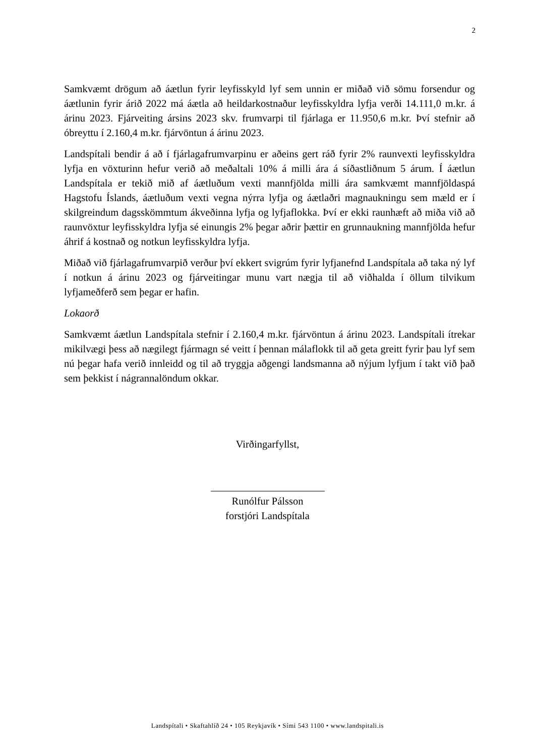2
Samkvæmt drögum að áætlun fyrir leyfisskyld lyf sem unnin er miðað við sömu forsendur og áætlunin fyrir árið 2022 má áætla að heildarkostnaður leyfisskyldra lyfja verði 14.111,0 m.kr. á árinu 2023. Fjárveiting ársins 2023 skv. frumvarpi til fjárlaga er 11.950,6 m.kr. Því stefnir að óbreyttu í 2.160,4 m.kr. fjárvöntun á árinu 2023.
Landspítali bendir á að í fjárlagafrumvarpinu er aðeins gert ráð fyrir 2% raunvexti leyfisskyldra lyfja en vöxturinn hefur verið að meðaltali 10% á milli ára á síðastliðnum 5 árum. Í áætlun Landspítala er tekið mið af áætluðum vexti mannfjölda milli ára samkvæmt mannfjöldaspá Hagstofu Íslands, áætluðum vexti vegna nýrra lyfja og áætlaðri magnaukningu sem mæld er í skilgreindum dagsskömmtum ákveðinna lyfja og lyfjaflokka. Því er ekki raunhæft að miða við að raunvöxtur leyfisskyldra lyfja sé einungis 2% þegar aðrir þættir en grunnaukning mannfjölda hefur áhrif á kostnað og notkun leyfisskyldra lyfja.
Miðað við fjárlagafrumvarpið verður því ekkert svigrúm fyrir lyfjanefnd Landspítala að taka ný lyf í notkun á árinu 2023 og fjárveitingar munu vart nægja til að viðhalda í öllum tilvikum lyfjameðferð sem þegar er hafin.
Lokaorð
Samkvæmt áætlun Landspítala stefnir í 2.160,4 m.kr. fjárvöntun á árinu 2023. Landspítali ítrekar mikilvægi þess að nægilegt fjármagn sé veitt í þennan málaflokk til að geta greitt fyrir þau lyf sem nú þegar hafa verið innleidd og til að tryggja aðgengi landsmanna að nýjum lyfjum í takt við það sem þekkist í nágrannalöndum okkar.
Virðingarfyllst,
Runólfur Pálsson
forstjóri Landspítala
Landspítali • Skaftahlíð 24 • 105 Reykjavík • Sími 543 1100 • www.landspitali.is